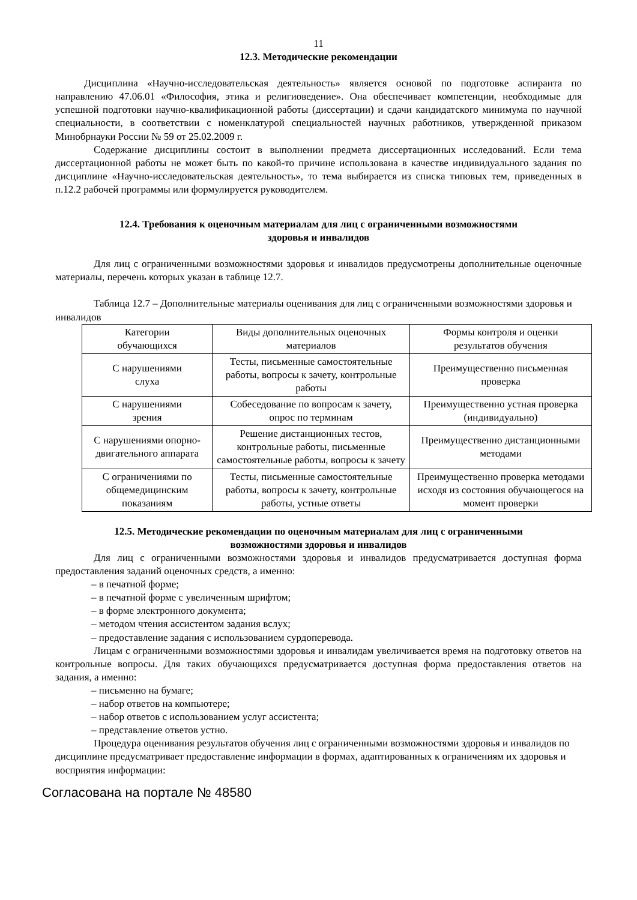11
12.3. Методические рекомендации
Дисциплина «Научно-исследовательская деятельность» является основой по подготовке аспиранта по направлению 47.06.01 «Философия, этика и религиоведение». Она обеспечивает компетенции, необходимые для успешной подготовки научно-квалификационной работы (диссертации) и сдачи кандидатского минимума по научной специальности, в соответствии с номенклатурой специальностей научных работников, утвержденной приказом Минобрнауки России № 59 от 25.02.2009 г.
Содержание дисциплины состоит в выполнении предмета диссертационных исследований. Если тема диссертационной работы не может быть по какой-то причине использована в качестве индивидуального задания по дисциплине «Научно-исследовательская деятельность», то тема выбирается из списка типовых тем, приведенных в п.12.2 рабочей программы или формулируется руководителем.
12.4. Требования к оценочным материалам для лиц с ограниченными возможностями
здоровья и инвалидов
Для лиц с ограниченными возможностями здоровья и инвалидов предусмотрены дополнительные оценочные материалы, перечень которых указан в таблице 12.7.
Таблица 12.7 – Дополнительные материалы оценивания для лиц с ограниченными возможностями здоровья и инвалидов
| Категории обучающихся | Виды дополнительных оценочных материалов | Формы контроля и оценки результатов обучения |
| С нарушениями слуха | Тесты, письменные самостоятельные работы, вопросы к зачету, контрольные работы | Преимущественно письменная проверка |
| С нарушениями зрения | Собеседование по вопросам к зачету, опрос по терминам | Преимущественно устная проверка (индивидуально) |
| С нарушениями опорно-двигательного аппарата | Решение дистанционных тестов, контрольные работы, письменные самостоятельные работы, вопросы к зачету | Преимущественно дистанционными методами |
| С ограничениями по общемедицинским показаниям | Тесты, письменные самостоятельные работы, вопросы к зачету, контрольные работы, устные ответы | Преимущественно проверка методами исходя из состояния обучающегося на момент проверки |
12.5. Методические рекомендации по оценочным материалам для лиц с ограниченными
возможностями здоровья и инвалидов
Для лиц с ограниченными возможностями здоровья и инвалидов предусматривается доступная форма предоставления заданий оценочных средств, а именно:
– в печатной форме;
– в печатной форме с увеличенным шрифтом;
– в форме электронного документа;
– методом чтения ассистентом задания вслух;
– предоставление задания с использованием сурдоперевода.
Лицам с ограниченными возможностями здоровья и инвалидам увеличивается время на подготовку ответов на контрольные вопросы. Для таких обучающихся предусматривается доступная форма предоставления ответов на задания, а именно:
– письменно на бумаге;
– набор ответов на компьютере;
– набор ответов с использованием услуг ассистента;
– представление ответов устно.
Процедура оценивания результатов обучения лиц с ограниченными возможностями здоровья и инвалидов по дисциплине предусматривает предоставление информации в формах, адаптированных к ограничениям их здоровья и восприятия информации:
Согласована на портале № 48580